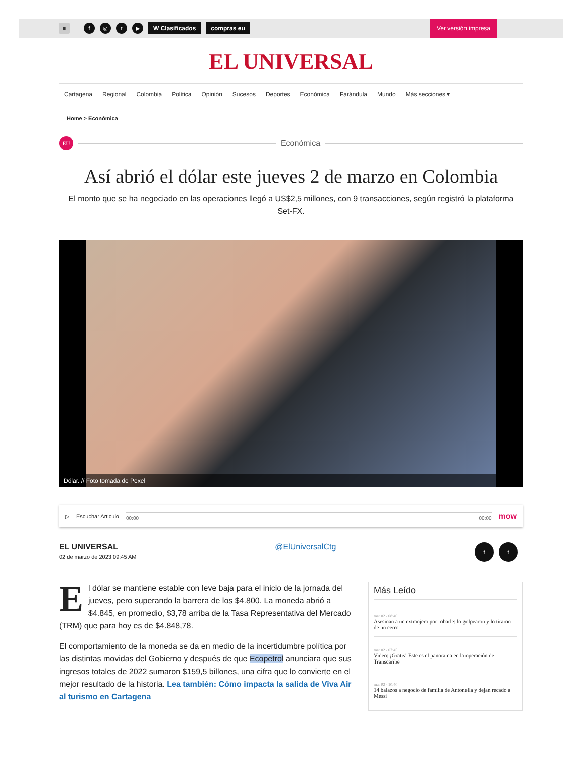≡ f ◎ t ▶ W Clasificados compras eu Ver versión impresa
EL UNIVERSAL
Cartagena Regional Colombia Política Opinión Sucesos Deportes Económica Farándula Mundo Más secciones ▾
Home > Económica
EU
Económica
Así abrió el dólar este jueves 2 de marzo en Colombia
El monto que se ha negociado en las operaciones llegó a US$2,5 millones, con 9 transacciones, según registró la plataforma Set-FX.
Dólar. // Foto tomada de Pexel
▷ Escuchar Articulo
00:00 00:00
mow
EL UNIVERSAL
02 de marzo de 2023 09:45 AM
@ElUniversalCtg
ft
El dólar se mantiene estable con leve baja para el inicio de la jornada del jueves, pero superando la barrera de los $4.800. La moneda abrió a $4.845, en promedio, $3,78 arriba de la Tasa Representativa del Mercado (TRM) que para hoy es de $4.848,78.
El comportamiento de la moneda se da en medio de la incertidumbre política por las distintas movidas del Gobierno y después de que Ecopetrol anunciara que sus ingresos totales de 2022 sumaron $159,5 billones, una cifra que lo convierte en el mejor resultado de la historia. Lea también: Cómo impacta la salida de Viva Air al turismo en Cartagena
Más Leído
mar 02 - 08:40
Asesinan a un extranjero por robarle: lo golpearon y lo tiraron de un cerro
mar 02 - 07:45
Video: ¡Gratis! Este es el panorama en la operación de Transcaribe
mar 02 - 10:40
14 balazos a negocio de familia de Antonella y dejan recado a Messi